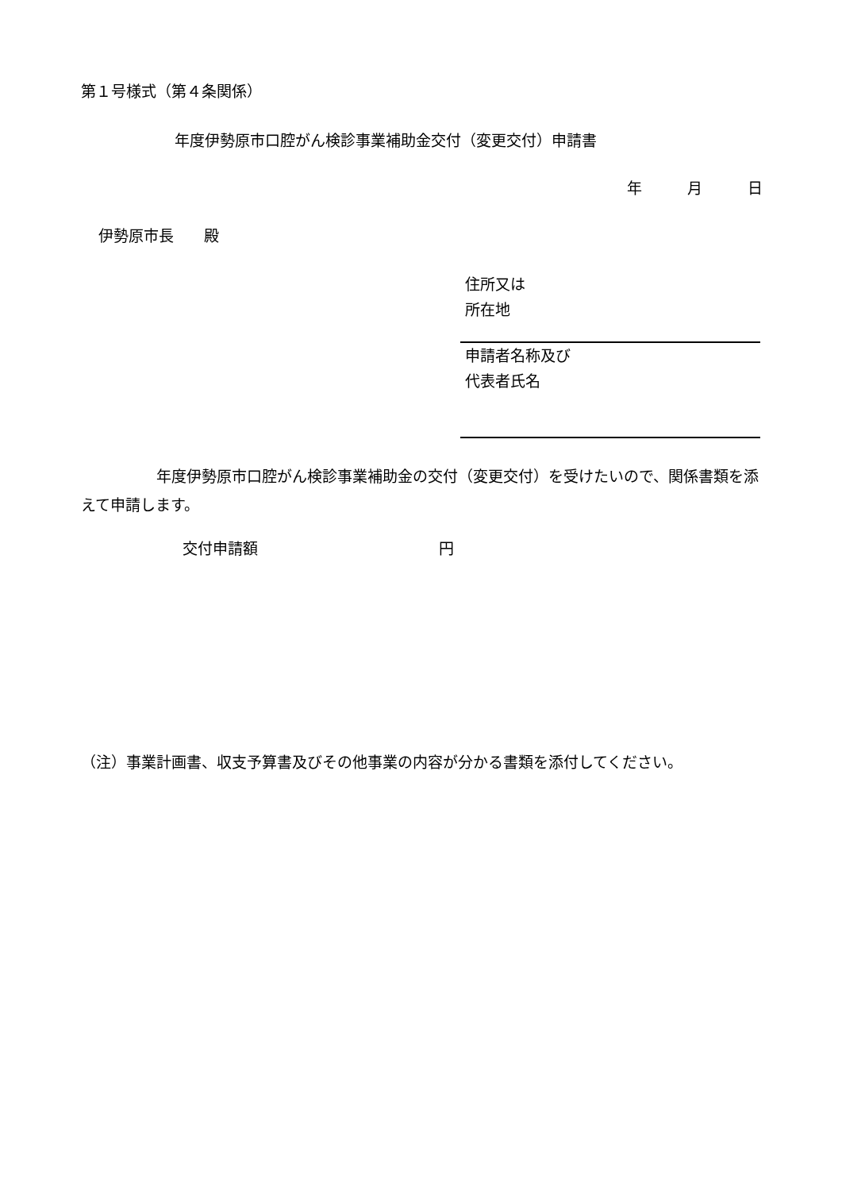第１号様式（第４条関係）
年度伊勢原市口腔がん検診事業補助金交付（変更交付）申請書
年　　　月　　　日
伊勢原市長　　殿
住所又は
所在地
申請者名称及び
代表者氏名
　　　　　年度伊勢原市口腔がん検診事業補助金の交付（変更交付）を受けたいので、関係書類を添えて申請します。
交付申請額　　　　　　　　　　　　円
（注）事業計画書、収支予算書及びその他事業の内容が分かる書類を添付してください。